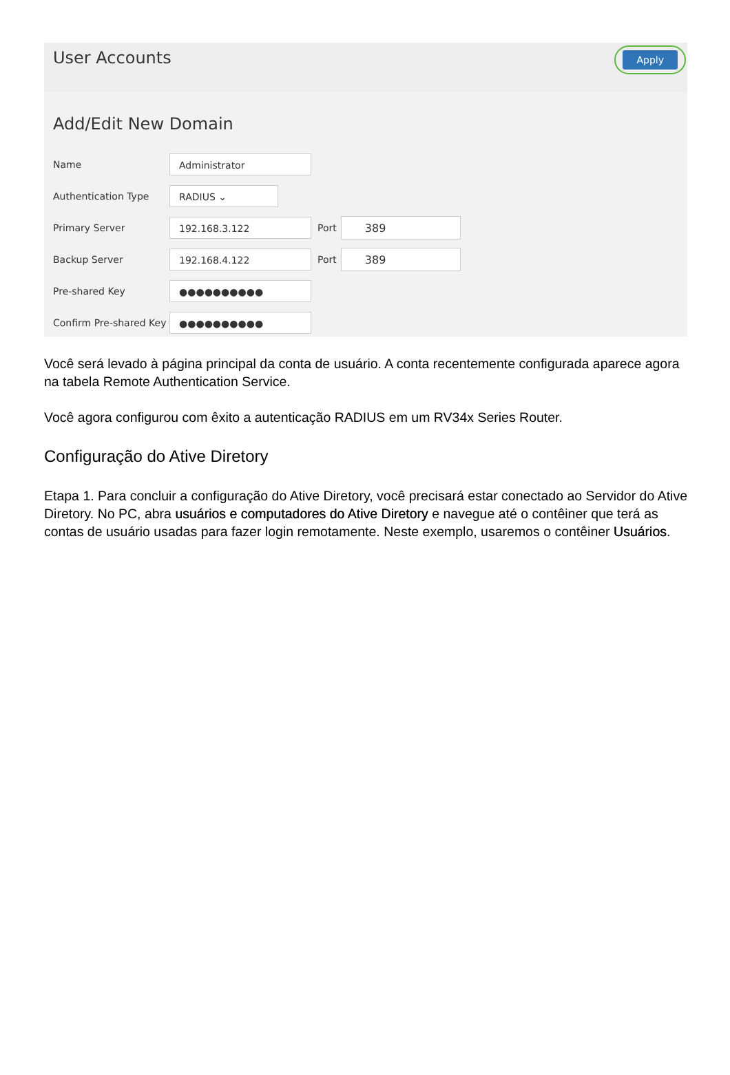User Accounts
Apply
Add/Edit New Domain
Name Administrator
Authentication Type RADIUS ⌄
Primary Server 192.168.3.122 Port 389
Backup Server 192.168.4.122 Port 389
Pre-shared Key ●●●●●●●●●●
Confirm Pre-shared Key ●●●●●●●●●●
Você será levado à página principal da conta de usuário. A conta recentemente configurada aparece agora na tabela Remote Authentication Service.
Você agora configurou com êxito a autenticação RADIUS em um RV34x Series Router.
Configuração do Ative Diretory
Etapa 1. Para concluir a configuração do Ative Diretory, você precisará estar conectado ao Servidor do Ative Diretory. No PC, abra usuários e computadores do Ative Diretory e navegue até o contêiner que terá as contas de usuário usadas para fazer login remotamente. Neste exemplo, usaremos o contêiner Usuários.